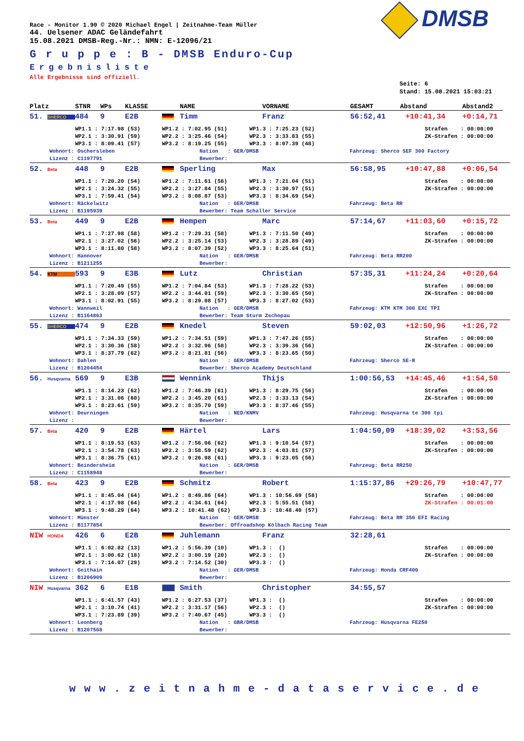DMSB
Race - Monitor 1.90 © 2020 Michael Engel | Zeitnahme-Team Müller
44. Uelsener ADAC Geländefahrt
15.08.2021 DMSB-Reg.-Nr.: NMN: E-12096/21
G r u p p e : B - DMSB Enduro-Cup
Ergebnisliste
Alle Ergebnisse sind offiziell.
Seite: 6
Stand: 15.08.2021 15:03:21
Platz STNR WPs KLASSE NAME VORNAME GESAMT Abstand Abstand2
51. SHERCO 484 9 E2B Timm Franz 56:52,41 +10:41,34 +0:14,71
WP1.1 : 7:17.98 (53) WP1.2 : 7:02.95 (51) WP1.3 : 7:25.23 (52) Strafen : 00:00:00
WP2.1 : 3:30.91 (59) WP2.2 : 3:25.46 (54) WP2.3 : 3:33.83 (55) ZK-Strafen : 00:00:00
WP3.1 : 8:09.41 (57) WP3.2 : 8:19.25 (55) WP3.3 : 8:07.39 (48)
Wohnort: Oschersleben Nation : GER/DMSB Fahrzeug: Sherco SEF 300 Factory
Lizenz : C1197791 Bewerber:
52. Beta 448 9 E2B Sperling Max 56:58,95 +10:47,88 +0:06,54
WP1.1 : 7:20.20 (54) WP1.2 : 7:11.61 (56) WP1.3 : 7:21.04 (51) Strafen : 00:00:00
WP2.1 : 3:24.32 (55) WP2.2 : 3:27.84 (55) WP2.3 : 3:30.97 (51) ZK-Strafen : 00:00:00
WP3.1 : 7:59.41 (54) WP3.2 : 8:08.87 (53) WP3.3 : 8:34.69 (54)
Wohnort: Räckelwitz Nation : GER/DMSB Fahrzeug: Beta RR
Lizenz : B1195939 Bewerber: Team Schaller Service
53. Beta 449 9 E2B Hempen Marc 57:14,67 +11:03,60 +0:15,72
WP1.1 : 7:27.98 (58) WP1.2 : 7:29.31 (58) WP1.3 : 7:11.50 (49) Strafen : 00:00:00
WP2.1 : 3:27.02 (56) WP2.2 : 3:25.14 (53) WP2.3 : 3:28.89 (49) ZK-Strafen : 00:00:00
WP3.1 : 8:11.80 (58) WP3.2 : 8:07.39 (52) WP3.3 : 8:25.64 (51)
Wohnort: Hannover Nation : GER/DMSB Fahrzeug: Beta RR200
Lizenz : B1211255 Bewerber:
54. KTM 593 9 E3B Lutz Christian 57:35,31 +11:24,24 +0:20,64
WP1.1 : 7:20.49 (55) WP1.2 : 7:04.84 (53) WP1.3 : 7:28.22 (53) Strafen : 00:00:00
WP2.1 : 3:28.09 (57) WP2.2 : 3:44.01 (59) WP2.3 : 3:30.65 (50) ZK-Strafen : 00:00:00
WP3.1 : 8:02.91 (55) WP3.2 : 8:29.08 (57) WP3.3 : 8:27.02 (53)
Wohnort: Wannweil Nation : GER/DMSB Fahrzeug: KTM KTM 300 EXC TPI
Lizenz : B1164863 Bewerber: Team Sturm Zschopau
55. SHERCO 474 9 E2B Knedel Steven 59:02,03 +12:50,96 +1:26,72
WP1.1 : 7:34.33 (59) WP1.2 : 7:34.51 (59) WP1.3 : 7:47.26 (55) Strafen : 00:00:00
WP2.1 : 3:30.36 (58) WP2.2 : 3:32.96 (58) WP2.3 : 3:39.36 (56) ZK-Strafen : 00:00:00
WP3.1 : 8:37.79 (62) WP3.2 : 8:21.81 (56) WP3.3 : 8:23.65 (50)
Wohnort: Dahlen Nation : GER/DMSB Fahrzeug: Sherco SE-R
Lizenz : B1204454 Bewerber: Sherco Academy Deutschland
56. Husqvarna 569 9 E3B Wennink Thijs 1:00:56,53 +14:45,46 +1:54,50
WP1.1 : 8:14.23 (62) WP1.2 : 7:46.39 (61) WP1.3 : 8:29.75 (56) Strafen : 00:00:00
WP2.1 : 3:31.06 (60) WP2.2 : 3:45.20 (61) WP2.3 : 3:33.13 (54) ZK-Strafen : 00:00:00
WP3.1 : 8:23.61 (59) WP3.2 : 8:35.70 (59) WP3.3 : 8:37.46 (55)
Wohnort: Deurningen Nation : NED/KNMV Fahrzeug: Husqvarna te 300 tpi
Lizenz : Bewerber:
57. Beta 420 9 E2B Härtel Lars 1:04:50,09 +18:39,02 +3:53,56
WP1.1 : 8:19.53 (63) WP1.2 : 7:56.06 (62) WP1.3 : 9:10.54 (57) Strafen : 00:00:00
WP2.1 : 3:54.78 (63) WP2.2 : 3:58.59 (62) WP2.3 : 4:03.81 (57) ZK-Strafen : 00:00:00
WP3.1 : 8:36.75 (61) WP3.2 : 9:26.98 (61) WP3.3 : 9:23.05 (56)
Wohnort: Beindersheim Nation : GER/DMSB Fahrzeug: Beta RR250
Lizenz : C1158948 Bewerber:
58. Beta 423 9 E2B Schmitz Robert 1:15:37,86 +29:26,79 +10:47,77
WP1.1 : 8:45.04 (64) WP1.2 : 8:49.86 (64) WP1.3 : 10:56.69 (58) Strafen : 00:00:00
WP2.1 : 4:17.98 (64) WP2.2 : 4:34.61 (64) WP2.3 : 5:55.51 (58) ZK-Strafen : 00:01:00
WP3.1 : 9:48.29 (64) WP3.2 : 10:41.48 (62) WP3.3 : 10:48.40 (57)
Wohnort: Münster Nation : GER/DMSB Fahrzeug: Beta RR 350 EFI Racing
Lizenz : B1177854 Bewerber: Offroadshop Kölbach Racing Team
NIW HONDA 426 6 E2B Juhlemann Franz 32:28,61
WP1.1 : 6:02.82 (13) WP1.2 : 5:56.39 (10) WP1.3 : () Strafen : 00:00:00
WP2.1 : 3:00.62 (18) WP2.2 : 3:00.19 (20) WP2.3 : () ZK-Strafen : 00:00:00
WP3.1 : 7:14.07 (29) WP3.2 : 7:14.52 (30) WP3.3 : ()
Wohnort: Geithain Nation : GER/DMSB Fahrzeug: Honda CRF400
Lizenz : B1206909 Bewerber:
NIW Husqvarna 362 6 E1B Smith Christopher 34:55,57
WP1.1 : 6:41.57 (43) WP1.2 : 6:27.53 (37) WP1.3 : () Strafen : 00:00:00
WP2.1 : 3:10.74 (41) WP2.2 : 3:31.17 (56) WP2.3 : () ZK-Strafen : 00:00:00
WP3.1 : 7:23.89 (39) WP3.2 : 7:40.67 (45) WP3.3 : ()
Wohnort: Leonberg Nation : GBR/DMSB Fahrzeug: Husqvarna FE250
Lizenz : B1207568 Bewerber:
www.zeitnahme-dataservice.de